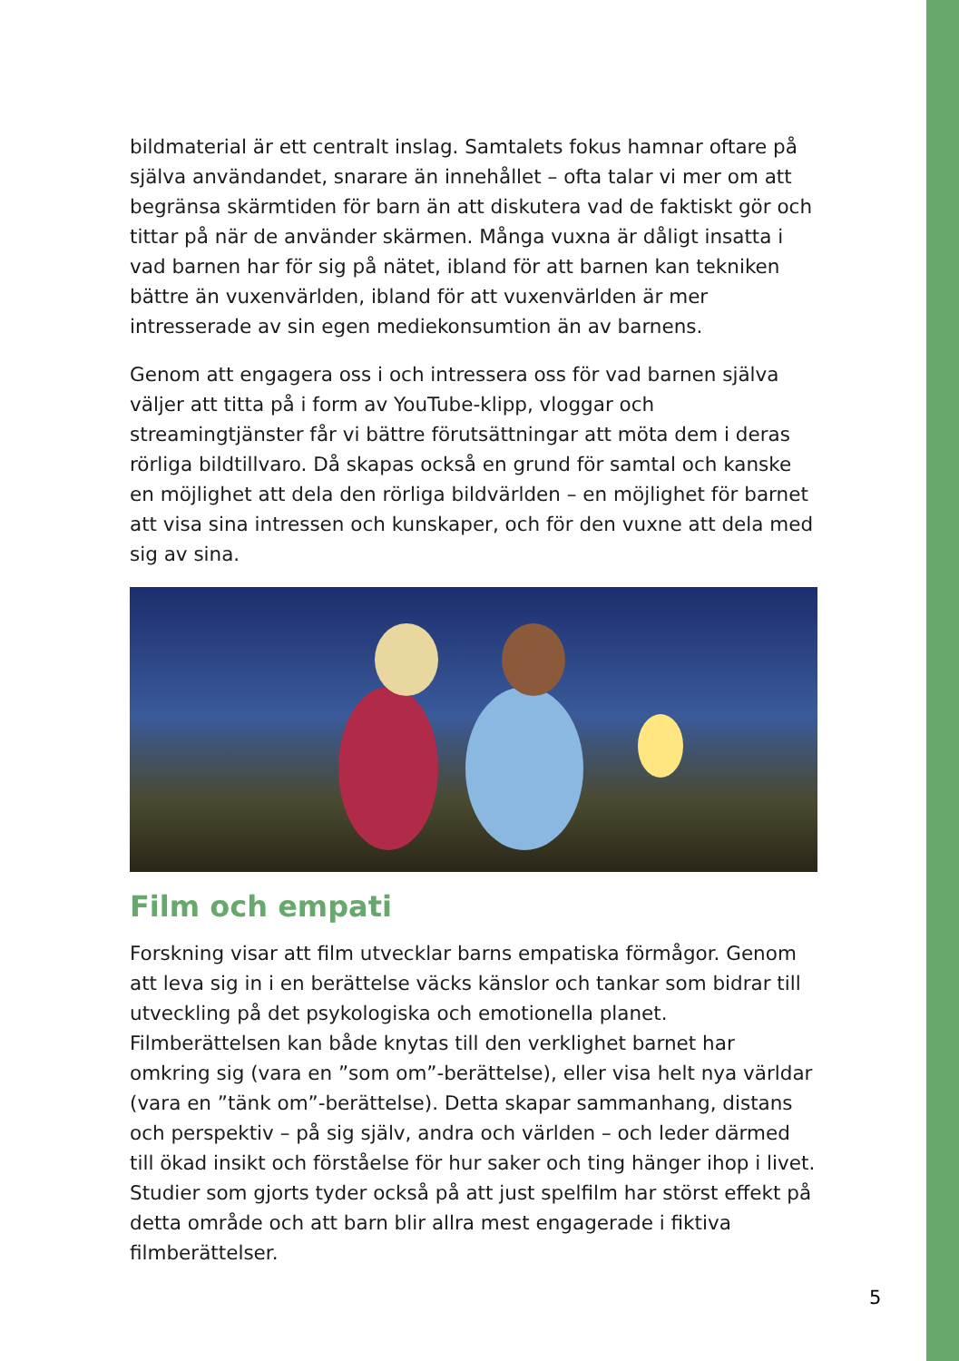bildmaterial är ett centralt inslag. Samtalets fokus hamnar oftare på själva användandet, snarare än innehållet – ofta talar vi mer om att begränsa skärmtiden för barn än att diskutera vad de faktiskt gör och tittar på när de använder skärmen. Många vuxna är dåligt insatta i vad barnen har för sig på nätet, ibland för att barnen kan tekniken bättre än vuxenvärlden, ibland för att vuxenvärlden är mer intresserade av sin egen mediekonsumtion än av barnens.
Genom att engagera oss i och intressera oss för vad barnen själva väljer att titta på i form av YouTube-klipp, vloggar och streamingtjänster får vi bättre förutsättningar att möta dem i deras rörliga bildtillvaro. Då skapas också en grund för samtal och kanske en möjlighet att dela den rörliga bildvärlden – en möjlighet för barnet att visa sina intressen och kunskaper, och för den vuxne att dela med sig av sina.
Film och empati
Forskning visar att film utvecklar barns empatiska förmågor. Genom att leva sig in i en berättelse väcks känslor och tankar som bidrar till utveckling på det psykologiska och emotionella planet. Filmberättelsen kan både knytas till den verklighet barnet har omkring sig (vara en ”som om”-berättelse), eller visa helt nya världar (vara en ”tänk om”-berättelse). Detta skapar sammanhang, distans och perspektiv – på sig själv, andra och världen – och leder därmed till ökad insikt och förståelse för hur saker och ting hänger ihop i livet. Studier som gjorts tyder också på att just spelfilm har störst effekt på detta område och att barn blir allra mest engagerade i fiktiva filmberättelser.
5